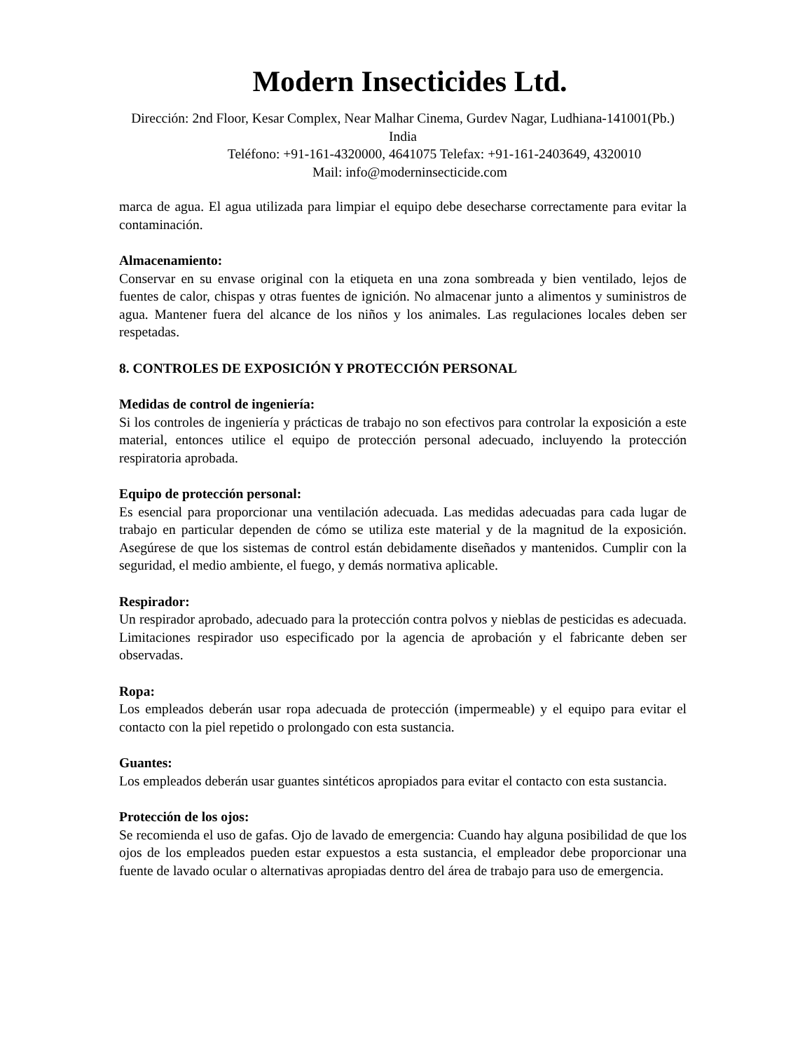Modern Insecticides Ltd.
Dirección: 2nd Floor, Kesar Complex, Near Malhar Cinema, Gurdev Nagar, Ludhiana-141001(Pb.) India
Teléfono: +91-161-4320000, 4641075 Telefax: +91-161-2403649, 4320010
Mail: info@moderninsecticide.com
marca de agua. El agua utilizada para limpiar el equipo debe desecharse correctamente para evitar la contaminación.
Almacenamiento:
Conservar en su envase original con la etiqueta en una zona sombreada y bien ventilado, lejos de fuentes de calor, chispas y otras fuentes de ignición. No almacenar junto a alimentos y suministros de agua. Mantener fuera del alcance de los niños y los animales. Las regulaciones locales deben ser respetadas.
8. CONTROLES DE EXPOSICIÓN Y PROTECCIÓN PERSONAL
Medidas de control de ingeniería:
Si los controles de ingeniería y prácticas de trabajo no son efectivos para controlar la exposición a este material, entonces utilice el equipo de protección personal adecuado, incluyendo la protección respiratoria aprobada.
Equipo de protección personal:
Es esencial para proporcionar una ventilación adecuada. Las medidas adecuadas para cada lugar de trabajo en particular dependen de cómo se utiliza este material y de la magnitud de la exposición. Asegúrese de que los sistemas de control están debidamente diseñados y mantenidos. Cumplir con la seguridad, el medio ambiente, el fuego, y demás normativa aplicable.
Respirador:
Un respirador aprobado, adecuado para la protección contra polvos y nieblas de pesticidas es adecuada. Limitaciones respirador uso especificado por la agencia de aprobación y el fabricante deben ser observadas.
Ropa:
Los empleados deberán usar ropa adecuada de protección (impermeable) y el equipo para evitar el contacto con la piel repetido o prolongado con esta sustancia.
Guantes:
Los empleados deberán usar guantes sintéticos apropiados para evitar el contacto con esta sustancia.
Protección de los ojos:
Se recomienda el uso de gafas. Ojo de lavado de emergencia: Cuando hay alguna posibilidad de que los ojos de los empleados pueden estar expuestos a esta sustancia, el empleador debe proporcionar una fuente de lavado ocular o alternativas apropiadas dentro del área de trabajo para uso de emergencia.